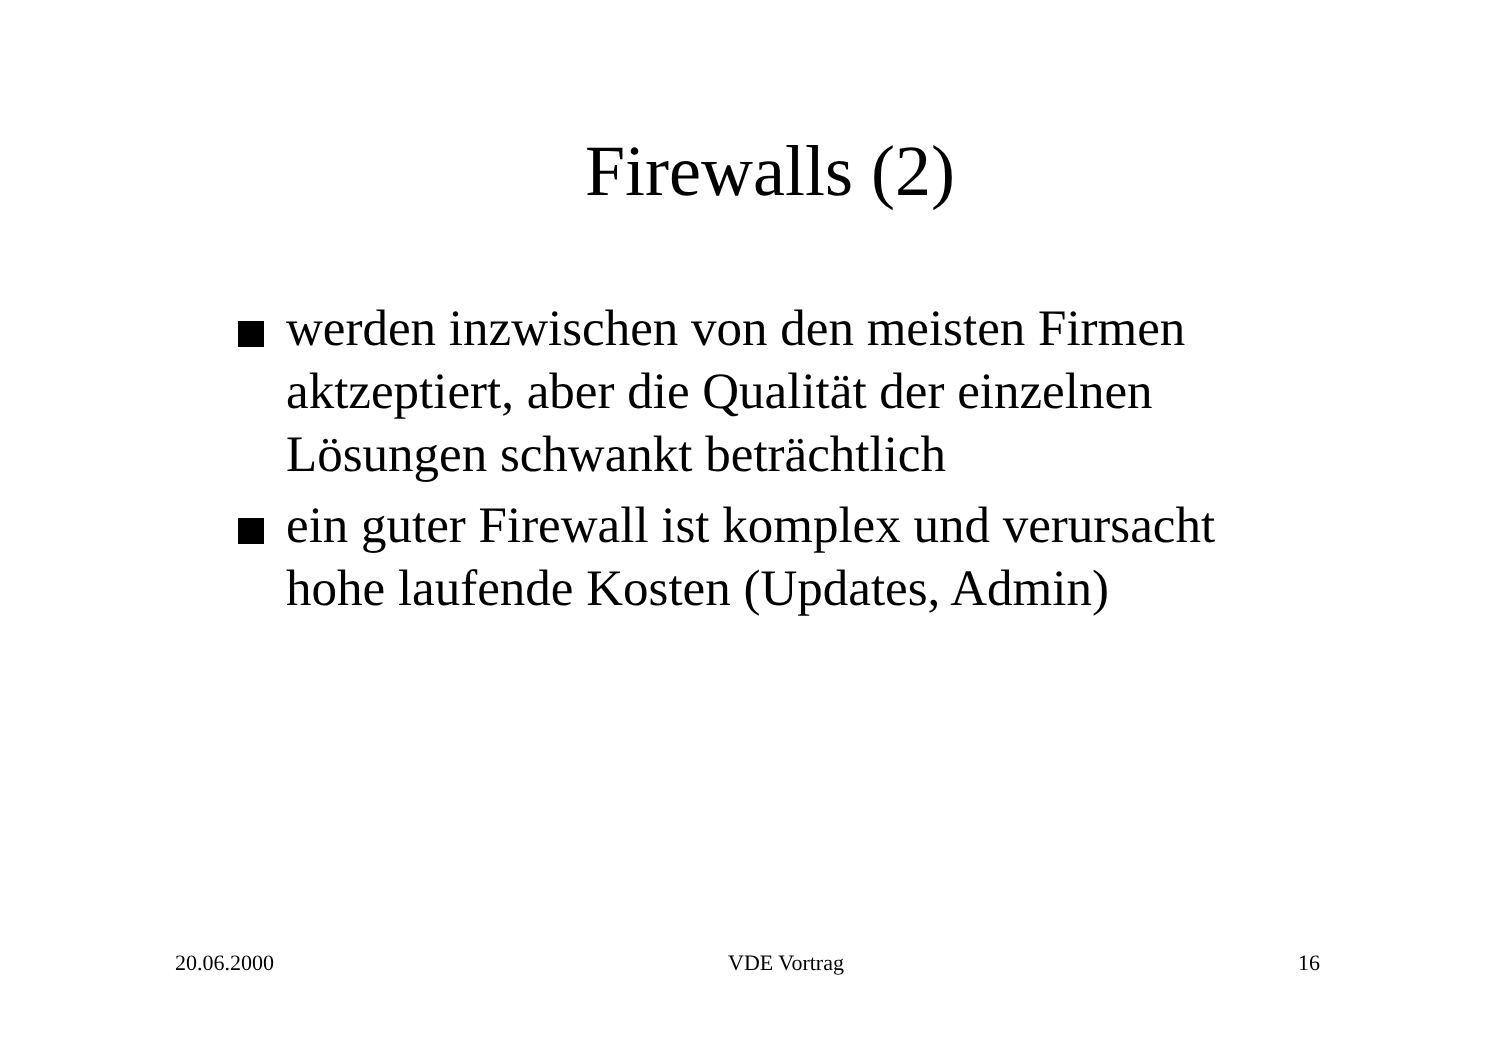Firewalls (2)
werden inzwischen von den meisten Firmen aktzeptiert, aber die Qualität der einzelnen Lösungen schwankt beträchtlich
ein guter Firewall ist komplex und verursacht hohe laufende Kosten (Updates, Admin)
20.06.2000 VDE Vortrag 16